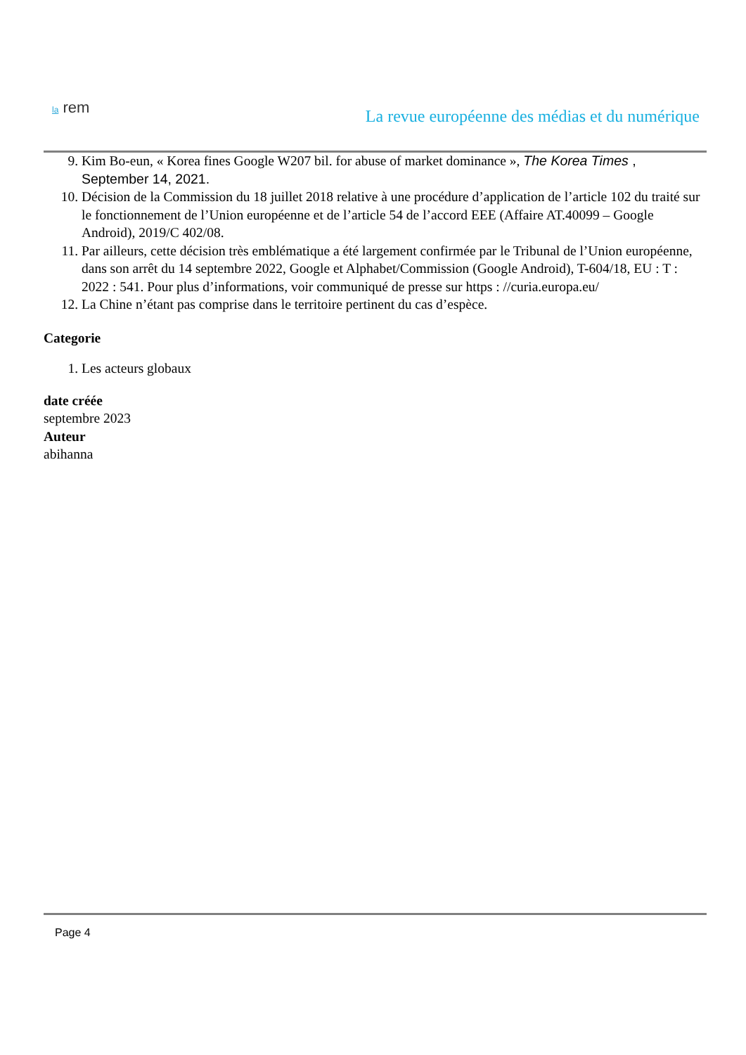la rem
La revue européenne des médias et du numérique
9. Kim Bo-eun, « Korea fines Google W207 bil. for abuse of market dominance », The Korea Times , September 14, 2021.
10. Décision de la Commission du 18 juillet 2018 relative à une procédure d’application de l’article 102 du traité sur le fonctionnement de l’Union européenne et de l’article 54 de l’accord EEE (Affaire AT.40099 – Google Android), 2019/C 402/08.
11. Par ailleurs, cette décision très emblématique a été largement confirmée par le Tribunal de l’Union européenne, dans son arrêt du 14 septembre 2022, Google et Alphabet/Commission (Google Android), T-604/18, EU : T : 2022 : 541. Pour plus d’informations, voir communiqué de presse sur https : //curia.europa.eu/
12. La Chine n’étant pas comprise dans le territoire pertinent du cas d’espèce.
Categorie
1. Les acteurs globaux
date créée
septembre 2023
Auteur
abihanna
Page 4